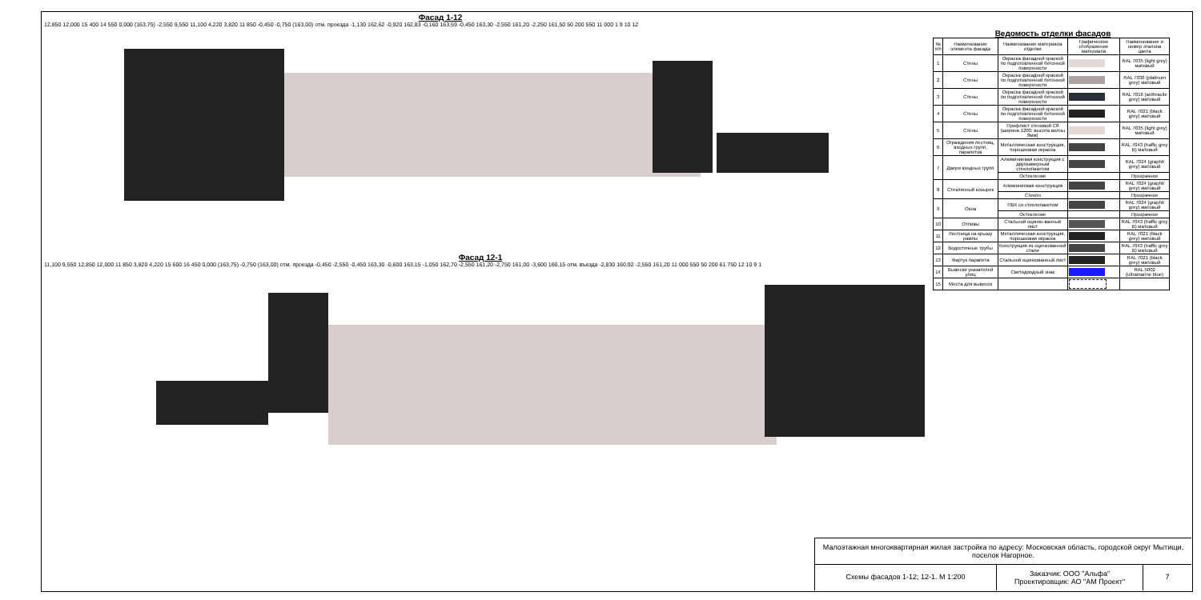Фасад 1-12
12,850 12,000 15 400 14 550 0,000 (163,75) -2,550 9,550 11,100 4,220 3,820 11 850 -0,450 -0,750 (163,00) отм. проезда -1,130 162,62 -0,920 162,83 -0,160 163,59 -0,450 163,30 -2,550 161,20 -2,250 161,50 50 200 550 11 000 1 9 10 12
Фасад 12-1
11,100 9,550 12,850 12,000 11 850 3,820 4,220 15 600 16 450 0,000 (163,75) -0,750 (163,00) отм. проезда -0,450 -2,550 -0,450 163,30 -0,600 163,15 -1,050 162,70 -2,550 161,20 -2,750 161,00 -3,600 160,15 отм. въезда -2,830 160,92 -2,550 161,20 11 000 550 50 200 61 750 12 10 9 1
Ведомость отделки фасадов
| № п/п | Наименование элемента фасада | Наименование материала отделки | Графическое отображение материала | Наименование и номер эталона цвета |
| --- | --- | --- | --- | --- |
| 1 | Стены | Окраска фасадной краской по подготовленной бетонной поверхности | | RAL 7035 (light grey) матовый |
| 2 | Стены | Окраска фасадной краской по подготовленной бетонной поверхности | | RAL 7036 (platinum grey) матовый |
| 3 | Стены | Окраска фасадной краской по подготовленной бетонной поверхности | | RAL 7016 (anthracite grey) матовый |
| 4 | Стены | Окраска фасадной краской по подготовленной бетонной поверхности | | RAL 7021 (black grey) матовый |
| 5 | Стены | Профлист стеновой С8 (ширина 1200; высота волны 8мм) | | RAL 7035 (light grey) матовый |
| 6 | Ограждения лестниц, входных групп, парапетов | Металлическая конструкция, порошковая окраска | | RAL 7043 (traffic grey B) матовый |
| 7 | Двери входных групп | Алюминиевая конструкция с двухкамерным стеклопакетом | | RAL 7024 (graphit grey) матовый |
| | | Остекление | | Прозрачное |
| 8 | Стеклянный козырек | Алюминиевая конструкция | | RAL 7024 (graphit grey) матовый |
| | | Стекло | | Прозрачное |
| 9 | Окна | ПВХ со стеклопакетом | | RAL 7024 (graphit grey) матовый |
| | | Остекление | | Прозрачное |
| 10 | Отливы | Стальной оцинко-ванный лист | | RAL 7043 (traffic grey B) матовый |
| 11 | Лестница на крышу рампы | Металлическая конструкция, порошковая окраска | | RAL 7021 (black grey) матовый |
| 12 | Водосточные трубы | Конструкция из оцинкованной стали | | RAL 7043 (traffic grey B) матовый |
| 13 | Фартук парапета | Стальной оцинкованный лист | | RAL 7021 (black grey) матовый |
| 14 | Вывески указателей улиц | Светодиодный знак | | RAL 5002 (ultramarine blue) |
| 15 | Места для вывесок | | | |
Малоэтажная многоквартирная жилая застройка по адресу: Московская область, городской округ Мытищи, поселок Нагорное.
Схемы фасадов 1-12; 12-1. М 1:200
Заказчик: ООО "Альфа"
Проектировщик: АО "АМ Проект"
7